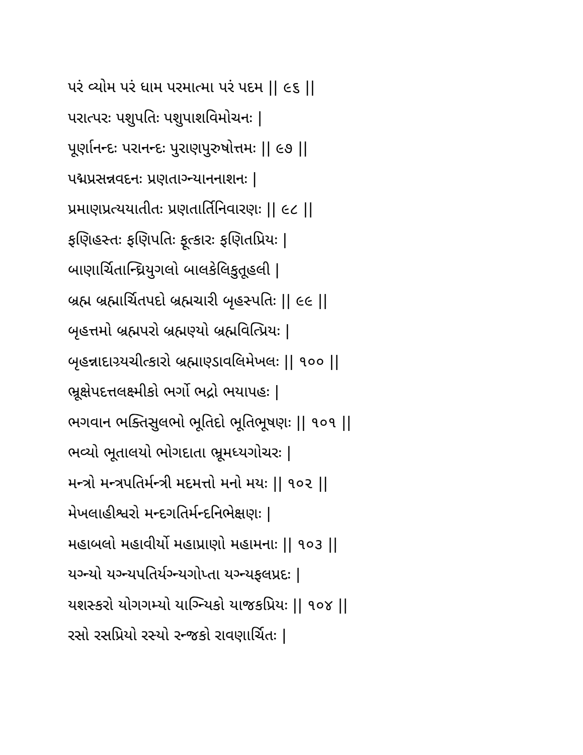પરં વ્યોમ પરં ધામ પરમાત્મા પરં પદમ || ૯૬ ||
પરાત્પરઃ પશુપતિઃ પશુપાશવિમોચનઃ |
પૂર્ણાનન્દઃ પરાનન્દઃ પુરાણપુરુષોત્તમઃ || ૯૭ ||
પદ્મપ્રસન્નવદનઃ પ્રણતાગ્ન્યાનનાશનઃ |
પ્રમાણપ્રત્યયાતીતઃ પ્રણતાર્તિનિવારણઃ || ૯૮ ||
ફણિહસ્તઃ ફણિપતિઃ ફૂત્કારઃ ફણિતપ્રિયઃ |
બાણાર્ચિતાન્ઘ્રિયુગલો બાલકેલિકુતૂહલી |
બ્રહ્મ બ્રહ્માર્ચિતપદો બ્રહ્મચારી બૃહસ્પતિઃ || ૯૯ ||
બૃહત્તમો બ્રહ્મપરો બ્રહ્મણ્યો બ્રહ્મવિત્પ્રિયઃ |
બૃહન્નાદાગ્ર્યચીત્કારો બ્રહ્માણ્ડાવલિમેખલઃ || ૧૦૦ ||
ભ્રૂક્ષેપદત્તલક્ષ્મીકો ભર્ગો ભદ્રો ભયાપહઃ |
ભગવાન ભક્તિસુલભો ભૂતિદો ભૂતિભૂષણઃ || ૧૦૧ ||
ભવ્યો ભૂતાલયો ભોગદાતા ભ્રૂમધ્યગોચરઃ |
મન્ત્રો મન્ત્રપતિર્મન્ત્રી મદમત્તો મનો મયઃ || ૧૦૨ ||
મેખલાહીશ્વરો મન્દગતિર્મન્દનિભેક્ષણઃ |
મહાબલો મહાવીર્યો મહાપ્રાણો મહામનાઃ || ૧૦૩ ||
યગ્ન્યો યગ્ન્યપતિર્યગ્ન્યગોપ્તા યગ્ન્યફલપ્રદઃ |
યશસ્કરો યોગગમ્યો યાગ્ન્યિકો યાજકપ્રિયઃ || ૧૦૪ ||
રસો રસપ્રિયો રસ્યો રન્જકો રાવણાર્ચિતઃ |